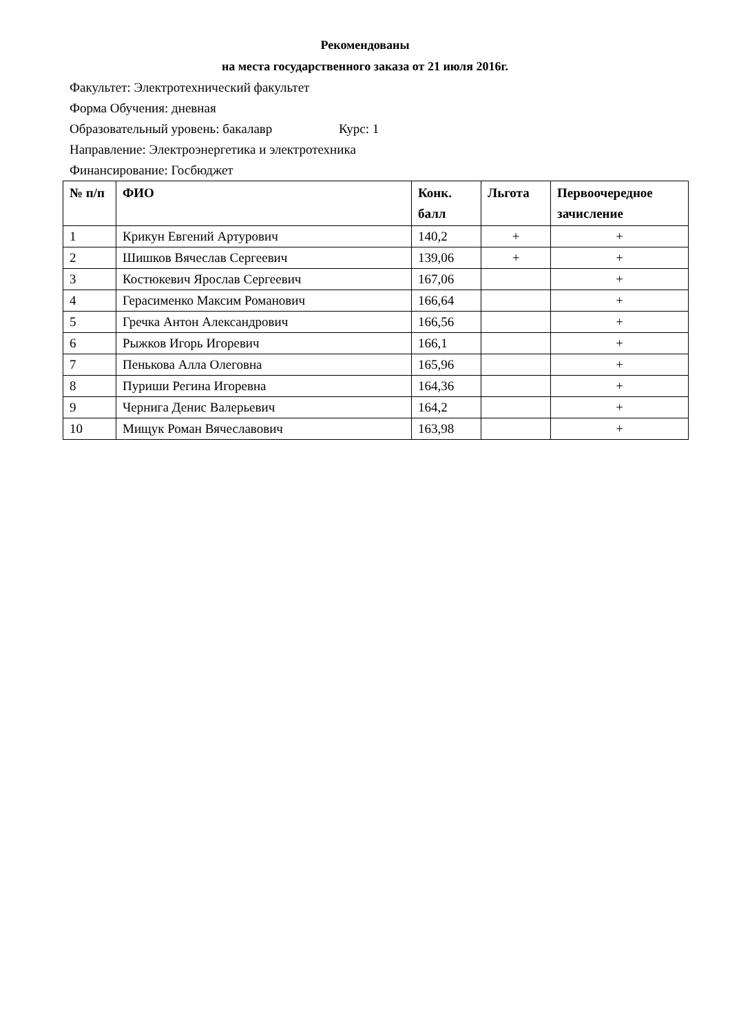Рекомендованы
на места государственного заказа от 21 июля 2016г.
Факультет: Электротехнический факультет
Форма Обучения: дневная
Образовательный уровень: бакалавр Курс: 1
Направление: Электроэнергетика и электротехника
Финансирование: Госбюджет
| № п/п | ФИО | Конк. балл | Льгота | Первоочередное зачисление |
| --- | --- | --- | --- | --- |
| 1 | Крикун Евгений Артурович | 140,2 | + | + |
| 2 | Шишков Вячеслав Сергеевич | 139,06 | + | + |
| 3 | Костюкевич Ярослав Сергеевич | 167,06 | | + |
| 4 | Герасименко Максим Романович | 166,64 | | + |
| 5 | Гречка Антон Александрович | 166,56 | | + |
| 6 | Рыжков Игорь Игоревич | 166,1 | | + |
| 7 | Пенькова Алла Олеговна | 165,96 | | + |
| 8 | Пуриши Регина Игоревна | 164,36 | | + |
| 9 | Чернига Денис Валерьевич | 164,2 | | + |
| 10 | Мищук Роман Вячеславович | 163,98 | | + |